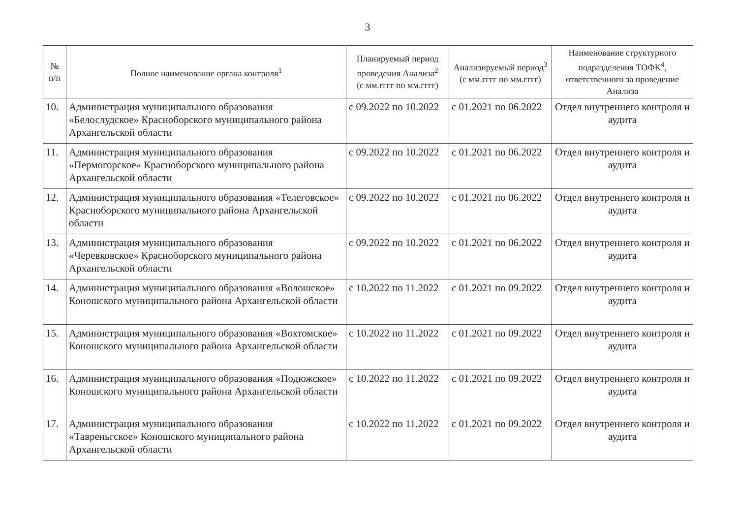3
| № п/п | Полное наименование органа контроля<sup>1</sup> | Планируемый период проведения Анализа<sup>2</sup> (с мм.гггг по мм.гггг) | Анализируемый период<sup>3</sup> (с мм.гггг по мм.гггг) | Наименование структурного подразделения ТОФК<sup>4</sup>, ответственного за проведение Анализа |
| --- | --- | --- | --- | --- |
| 10. | Администрация муниципального образования «Белослудское» Красноборского муниципального района Архангельской области | с 09.2022 по 10.2022 | с 01.2021 по 06.2022 | Отдел внутреннего контроля и аудита |
| 11. | Администрация муниципального образования «Пермогорское» Красноборского муниципального района Архангельской области | с 09.2022 по 10.2022 | с 01.2021 по 06.2022 | Отдел внутреннего контроля и аудита |
| 12. | Администрация муниципального образования «Телеговское» Красноборского муниципального района Архангельской области | с 09.2022 по 10.2022 | с 01.2021 по 06.2022 | Отдел внутреннего контроля и аудита |
| 13. | Администрация муниципального образования «Черевковское» Красноборского муниципального района Архангельской области | с 09.2022 по 10.2022 | с 01.2021 по 06.2022 | Отдел внутреннего контроля и аудита |
| 14. | Администрация муниципального образования «Волошское» Коношского муниципального района Архангельской области | с 10.2022 по 11.2022 | с 01.2021 по 09.2022 | Отдел внутреннего контроля и аудита |
| 15. | Администрация муниципального образования «Вохтомское» Коношского муниципального района Архангельской области | с 10.2022 по 11.2022 | с 01.2021 по 09.2022 | Отдел внутреннего контроля и аудита |
| 16. | Администрация муниципального образования «Подюжское» Коношского муниципального района Архангельской области | с 10.2022 по 11.2022 | с 01.2021 по 09.2022 | Отдел внутреннего контроля и аудита |
| 17. | Администрация муниципального образования «Тавреньгское» Коношского муниципального района Архангельской области | с 10.2022 по 11.2022 | с 01.2021 по 09.2022 | Отдел внутреннего контроля и аудита |